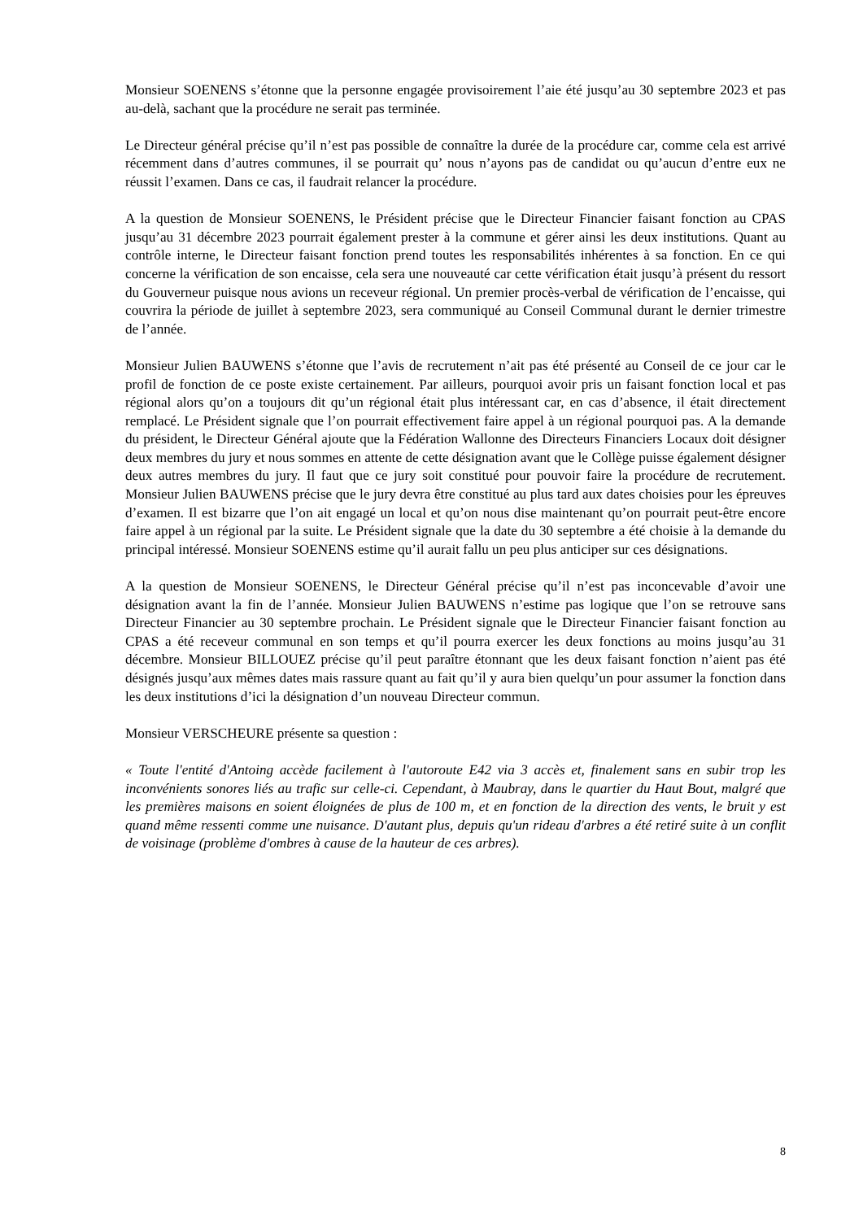Monsieur SOENENS s’étonne que la personne engagée provisoirement l’aie été jusqu’au 30 septembre 2023 et pas au-delà, sachant que la procédure ne serait pas terminée.
Le Directeur général précise qu’il n’est pas possible de connaître la durée de la procédure car, comme cela est arrivé récemment dans d’autres communes, il se pourrait qu’ nous n’ayons pas de candidat ou qu’aucun d’entre eux ne réussit l’examen. Dans ce cas, il faudrait relancer la procédure.
A la question de Monsieur SOENENS, le Président précise que le Directeur Financier faisant fonction au CPAS jusqu’au 31 décembre 2023 pourrait également prester à la commune et gérer ainsi les deux institutions. Quant au contrôle interne, le Directeur faisant fonction prend toutes les responsabilités inhérentes à sa fonction. En ce qui concerne la vérification de son encaisse, cela sera une nouveauté car cette vérification était jusqu’à présent du ressort du Gouverneur puisque nous avions un receveur régional. Un premier procès-verbal de vérification de l’encaisse, qui couvrira la période de juillet à septembre 2023, sera communiqué au Conseil Communal durant le dernier trimestre de l’année.
Monsieur Julien BAUWENS s’étonne que l’avis de recrutement n’ait pas été présenté au Conseil de ce jour car le profil de fonction de ce poste existe certainement. Par ailleurs, pourquoi avoir pris un faisant fonction local et pas régional alors qu’on a toujours dit qu’un régional était plus intéressant car, en cas d’absence, il était directement remplacé. Le Président signale que l’on pourrait effectivement faire appel à un régional pourquoi pas. A la demande du président, le Directeur Général ajoute que la Fédération Wallonne des Directeurs Financiers Locaux doit désigner deux membres du jury et nous sommes en attente de cette désignation avant que le Collège puisse également désigner deux autres membres du jury. Il faut que ce jury soit constitué pour pouvoir faire la procédure de recrutement. Monsieur Julien BAUWENS précise que le jury devra être constitué au plus tard aux dates choisies pour les épreuves d’examen. Il est bizarre que l’on ait engagé un local et qu’on nous dise maintenant qu’on pourrait peut-être encore faire appel à un régional par la suite. Le Président signale que la date du 30 septembre a été choisie à la demande du principal intéressé. Monsieur SOENENS estime qu’il aurait fallu un peu plus anticiper sur ces désignations.
A la question de Monsieur SOENENS, le Directeur Général précise qu’il n’est pas inconcevable d’avoir une désignation avant la fin de l’année. Monsieur Julien BAUWENS n’estime pas logique que l’on se retrouve sans Directeur Financier au 30 septembre prochain. Le Président signale que le Directeur Financier faisant fonction au CPAS a été receveur communal en son temps et qu’il pourra exercer les deux fonctions au moins jusqu’au 31 décembre. Monsieur BILLOUEZ précise qu’il peut paraître étonnant que les deux faisant fonction n’aient pas été désignés jusqu’aux mêmes dates mais rassure quant au fait qu’il y aura bien quelqu’un pour assumer la fonction dans les deux institutions d’ici la désignation d’un nouveau Directeur commun.
Monsieur VERSCHEURE présente sa question :
« Toute l'entité d'Antoing accède facilement à l'autoroute E42 via 3 accès et, finalement sans en subir trop les inconvénients sonores liés au trafic sur celle-ci. Cependant, à Maubray, dans le quartier du Haut Bout, malgré que les premières maisons en soient éloignées de plus de 100 m, et en fonction de la direction des vents, le bruit y est quand même ressenti comme une nuisance. D'autant plus, depuis qu'un rideau d'arbres a été retiré suite à un conflit de voisinage (problème d'ombres à cause de la hauteur de ces arbres).
8